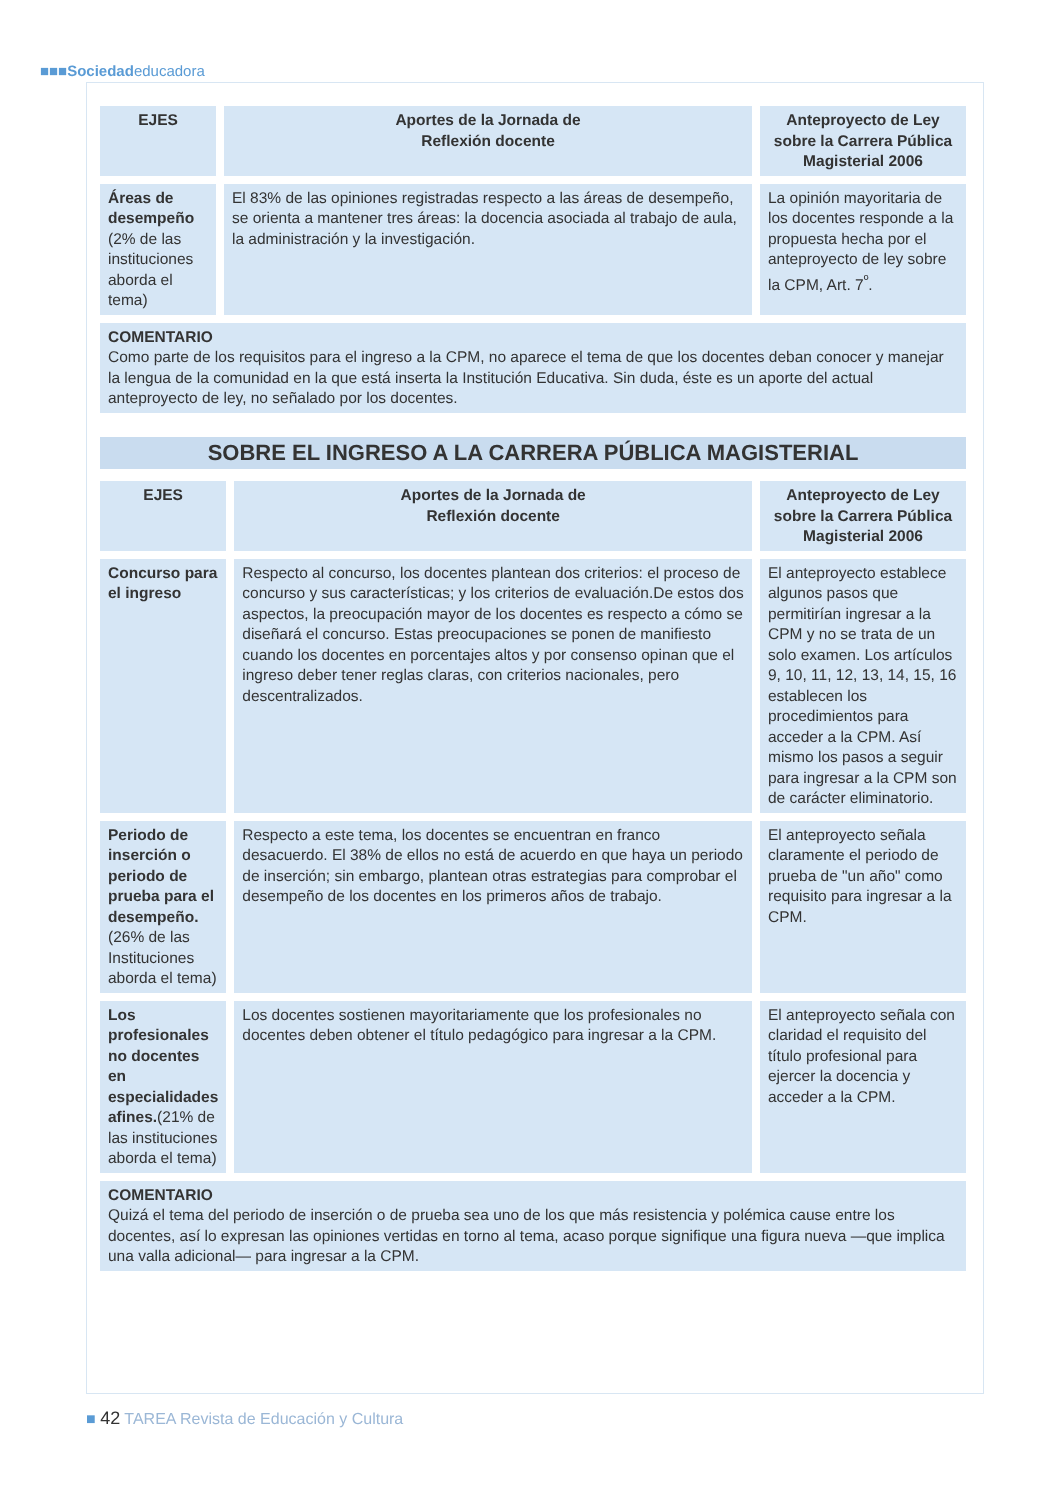■■■Sociedadeducadora
| EJES | Aportes de la Jornada de Reflexión docente | Anteproyecto de Ley sobre la Carrera Pública Magisterial 2006 |
| --- | --- | --- |
| Áreas de desempeño (2% de las instituciones aborda el tema) | El 83% de las opiniones registradas respecto a las áreas de desempeño, se orienta a mantener tres áreas: la docencia asociada al trabajo de aula, la administración y la investigación. | La opinión mayoritaria de los docentes responde a la propuesta hecha por el anteproyecto de ley sobre la CPM, Art. 7<sup>º</sup>. |
COMENTARIO
Como parte de los requisitos para el ingreso a la CPM, no aparece el tema de que los docentes deban conocer y manejar la lengua de la comunidad en la que está inserta la Institución Educativa. Sin duda, éste es un aporte del actual anteproyecto de ley, no señalado por los docentes.
SOBRE EL INGRESO A LA CARRERA PÚBLICA MAGISTERIAL
| EJES | Aportes de la Jornada de Reflexión docente | Anteproyecto de Ley sobre la Carrera Pública Magisterial 2006 |
| --- | --- | --- |
| Concurso para el ingreso | Respecto al concurso, los docentes plantean dos criterios: el proceso de concurso y sus características; y los criterios de evaluación.De estos dos aspectos, la preocupación mayor de los docentes es respecto a cómo se diseñará el concurso. Estas preocupaciones se ponen de manifiesto cuando los docentes en porcentajes altos y por consenso opinan que el ingreso deber tener reglas claras, con criterios nacionales, pero descentralizados. | El anteproyecto establece algunos pasos que permitirían ingresar a la CPM y no se trata de un solo examen. Los artículos 9, 10, 11, 12, 13, 14, 15, 16 establecen los procedimientos para acceder a la CPM. Así mismo los pasos a seguir para ingresar a la CPM son de carácter eliminatorio. |
| Periodo de inserción o periodo de prueba para el desempeño. (26% de las Instituciones aborda el tema) | Respecto a este tema, los docentes se encuentran en franco desacuerdo. El 38% de ellos no está de acuerdo en que haya un periodo de inserción; sin embargo, plantean otras estrategias para comprobar el desempeño de los docentes en los primeros años de trabajo. | El anteproyecto señala claramente el periodo de prueba de "un año" como requisito para ingresar a la CPM. |
| Los profesionales no docentes en especialidades afines. (21% de las instituciones aborda el tema) | Los docentes sostienen mayoritariamente que los profesionales no docentes deben obtener el título pedagógico para ingresar a la CPM. | El anteproyecto señala con claridad el requisito del título profesional para ejercer la docencia y acceder a la CPM. |
COMENTARIO
Quizá el tema del periodo de inserción o de prueba sea uno de los que más resistencia y polémica cause entre los docentes, así lo expresan las opiniones vertidas en torno al tema, acaso porque signifique una figura nueva —que implica una valla adicional— para ingresar a la CPM.
■ 42 TAREA Revista de Educación y Cultura